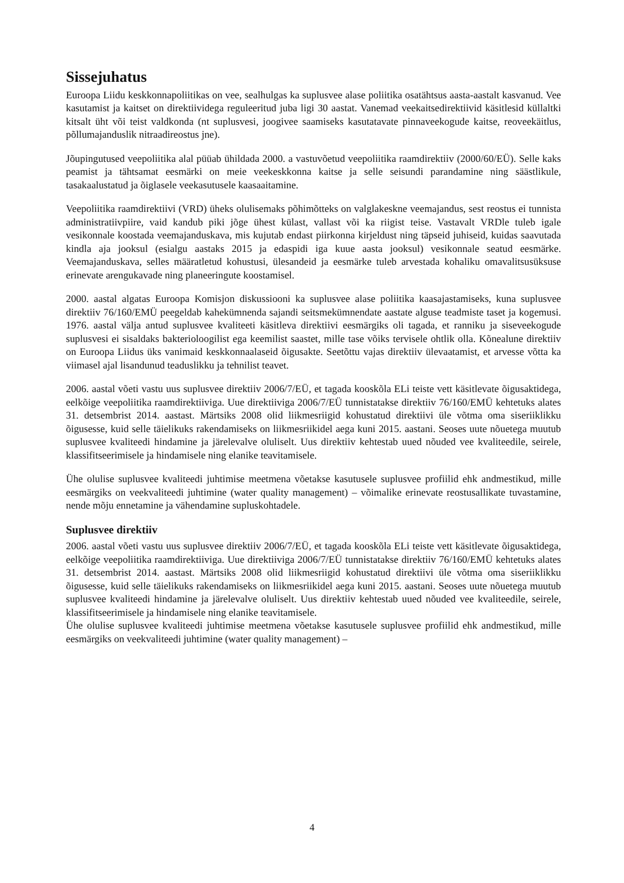Sissejuhatus
Euroopa Liidu keskkonnapoliitikas on vee, sealhulgas ka suplusvee alase poliitika osatähtsus aasta-aastalt kasvanud. Vee kasutamist ja kaitset on direktiividega reguleeritud juba ligi 30 aastat. Vanemad veekaitsedirektiivid käsitlesid küllaltki kitsalt üht või teist valdkonda (nt suplusvesi, joogivee saamiseks kasutatavate pinnaveekogude kaitse, reoveekäitlus, põllumajanduslik nitraadireostus jne).
Jõupingutused veepoliitika alal püüab ühildada 2000. a vastuvõetud veepoliitika raamdirektiiv (2000/60/EÜ). Selle kaks peamist ja tähtsamat eesmärki on meie veekeskkonna kaitse ja selle seisundi parandamine ning säästlikule, tasakaalustatud ja õiglasele veekasutusele kaasaaitamine.
Veepoliitika raamdirektiivi (VRD) üheks olulisemaks põhimõtteks on valglakeskne veemajandus, sest reostus ei tunnista administratiivpiire, vaid kandub piki jõge ühest külast, vallast või ka riigist teise. Vastavalt VRDle tuleb igale vesikonnale koostada veemajanduskava, mis kujutab endast piirkonna kirjeldust ning täpseid juhiseid, kuidas saavutada kindla aja jooksul (esialgu aastaks 2015 ja edaspidi iga kuue aasta jooksul) vesikonnale seatud eesmärke. Veemajanduskava, selles määratletud kohustusi, ülesandeid ja eesmärke tuleb arvestada kohaliku omavalitsusüksuse erinevate arengukavade ning planeeringute koostamisel.
2000. aastal algatas Euroopa Komisjon diskussiooni ka suplusvee alase poliitika kaasajastamiseks, kuna suplusvee direktiiv 76/160/EMÜ peegeldab kahekümnenda sajandi seitsmekümnendate aastate alguse teadmiste taset ja kogemusi. 1976. aastal välja antud suplusvee kvaliteeti käsitleva direktiivi eesmärgiks oli tagada, et ranniku ja siseveekogude suplusvesi ei sisaldaks bakterioloogilist ega keemilist saastet, mille tase võiks tervisele ohtlik olla. Kõnealune direktiiv on Euroopa Liidus üks vanimaid keskkonnaalaseid õigusakte. Seetõttu vajas direktiiv ülevaatamist, et arvesse võtta ka viimasel ajal lisandunud teaduslikku ja tehnilist teavet.
2006. aastal võeti vastu uus suplusvee direktiiv 2006/7/EÜ, et tagada kooskõla ELi teiste vett käsitlevate õigusaktidega, eelkõige veepoliitika raamdirektiiviga. Uue direktiiviga 2006/7/EÜ tunnistatakse direktiiv 76/160/EMÜ kehtetuks alates 31. detsembrist 2014. aastast. Märtsiks 2008 olid liikmesriigid kohustatud direktiivi üle võtma oma siseriiklikku õigusesse, kuid selle täielikuks rakendamiseks on liikmesriikidel aega kuni 2015. aastani. Seoses uute nõuetega muutub suplusvee kvaliteedi hindamine ja järelevalve oluliselt. Uus direktiiv kehtestab uued nõuded vee kvaliteedile, seirele, klassifitseerimisele ja hindamisele ning elanike teavitamisele.
Ühe olulise suplusvee kvaliteedi juhtimise meetmena võetakse kasutusele suplusvee profiilid ehk andmestikud, mille eesmärgiks on veekvaliteedi juhtimine (water quality management) – võimalike erinevate reostusallikate tuvastamine, nende mõju ennetamine ja vähendamine supluskohtadele.
Suplusvee direktiiv
2006. aastal võeti vastu uus suplusvee direktiiv 2006/7/EÜ, et tagada kooskõla ELi teiste vett käsitlevate õigusaktidega, eelkõige veepoliitika raamdirektiiviga. Uue direktiiviga 2006/7/EÜ tunnistatakse direktiiv 76/160/EMÜ kehtetuks alates 31. detsembrist 2014. aastast. Märtsiks 2008 olid liikmesriigid kohustatud direktiivi üle võtma oma siseriiklikku õigusesse, kuid selle täielikuks rakendamiseks on liikmesriikidel aega kuni 2015. aastani. Seoses uute nõuetega muutub suplusvee kvaliteedi hindamine ja järelevalve oluliselt. Uus direktiiv kehtestab uued nõuded vee kvaliteedile, seirele, klassifitseerimisele ja hindamisele ning elanike teavitamisele.
Ühe olulise suplusvee kvaliteedi juhtimise meetmena võetakse kasutusele suplusvee profiilid ehk andmestikud, mille eesmärgiks on veekvaliteedi juhtimine (water quality management) –
4